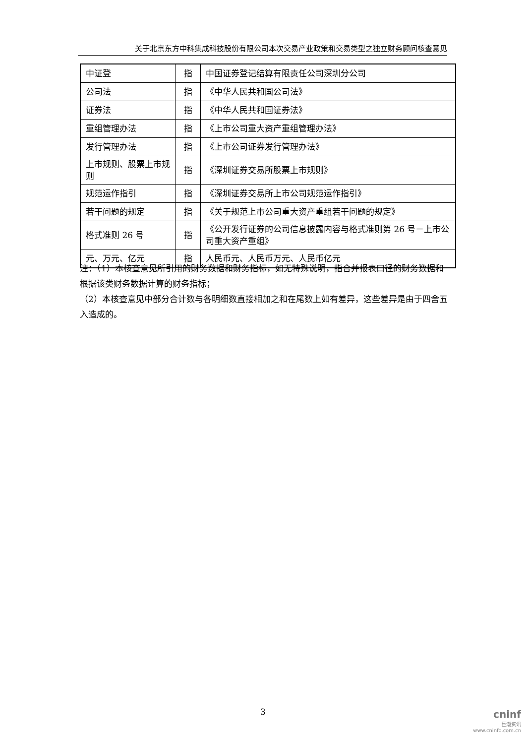关于北京东方中科集成科技股份有限公司本次交易产业政策和交易类型之独立财务顾问核查意见
| 中证登 | 指 | 中国证券登记结算有限责任公司深圳分公司 |
| 公司法 | 指 | 《中华人民共和国公司法》 |
| 证券法 | 指 | 《中华人民共和国证券法》 |
| 重组管理办法 | 指 | 《上市公司重大资产重组管理办法》 |
| 发行管理办法 | 指 | 《上市公司证券发行管理办法》 |
| 上市规则、股票上市规则 | 指 | 《深圳证券交易所股票上市规则》 |
| 规范运作指引 | 指 | 《深圳证券交易所上市公司规范运作指引》 |
| 若干问题的规定 | 指 | 《关于规范上市公司重大资产重组若干问题的规定》 |
| 格式准则 26 号 | 指 | 《公开发行证券的公司信息披露内容与格式准则第 26 号－上市公司重大资产重组》 |
| 元、万元、亿元 | 指 | 人民币元、人民币万元、人民币亿元 |
注：（1）本核查意见所引用的财务数据和财务指标，如无特殊说明，指合并报表口径的财务数据和根据该类财务数据计算的财务指标；
（2）本核查意见中部分合计数与各明细数直接相加之和在尾数上如有差异，这些差异是由于四舍五入造成的。
3
cninf
巨潮资讯
www.cninfo.com.cn